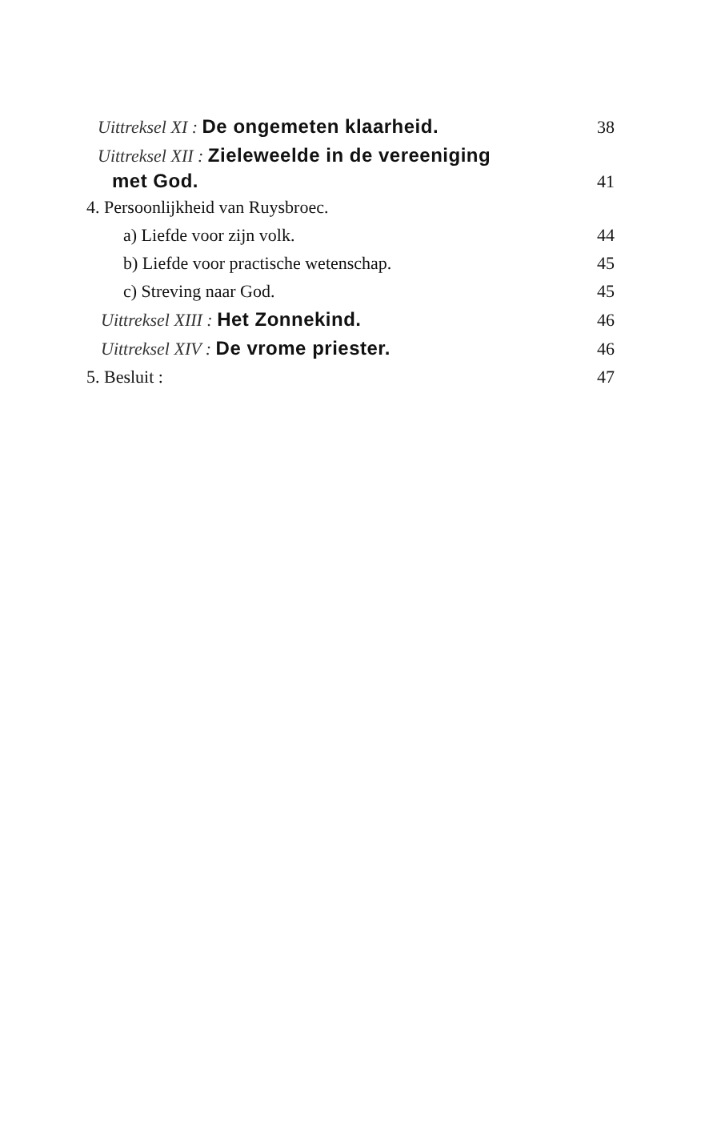Uittreksel XI : De ongemeten klaarheid. 38
Uittreksel XII : Zieleweelde in de vereeniging
met God. 41
4. Persoonlijkheid van Ruysbroec.
a) Liefde voor zijn volk. 44
b) Liefde voor practische wetenschap. 45
c) Streving naar God. 45
Uittreksel XIII : Het Zonnekind. 46
Uittreksel XIV : De vrome priester. 46
5. Besluit : 47